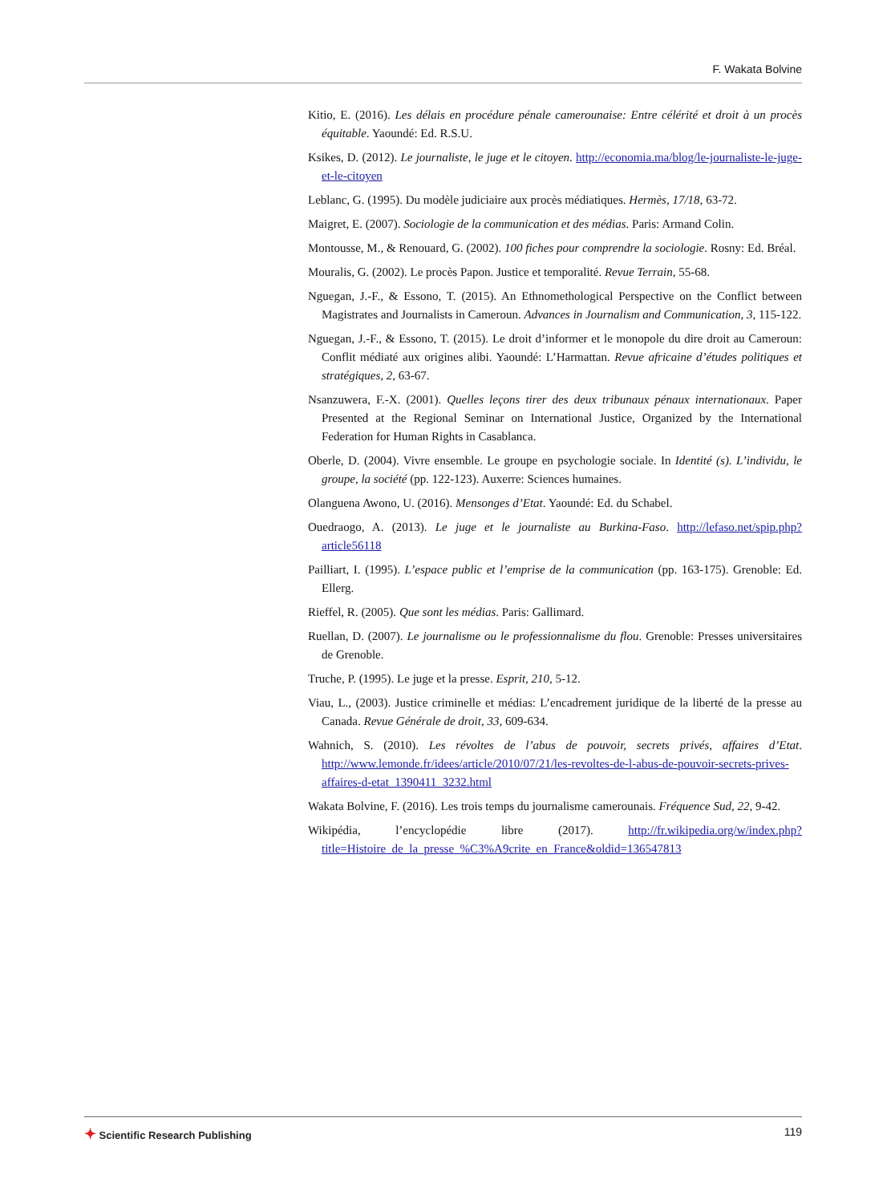F. Wakata Bolvine
Kitio, E. (2016). Les délais en procédure pénale camerounaise: Entre célérité et droit à un procès équitable. Yaoundé: Ed. R.S.U.
Ksikes, D. (2012). Le journaliste, le juge et le citoyen. http://economia.ma/blog/le-journaliste-le-juge-et-le-citoyen
Leblanc, G. (1995). Du modèle judiciaire aux procès médiatiques. Hermès, 17/18, 63-72.
Maigret, E. (2007). Sociologie de la communication et des médias. Paris: Armand Colin.
Montousse, M., & Renouard, G. (2002). 100 fiches pour comprendre la sociologie. Rosny: Ed. Bréal.
Mouralis, G. (2002). Le procès Papon. Justice et temporalité. Revue Terrain, 55-68.
Nguegan, J.-F., & Essono, T. (2015). An Ethnomethological Perspective on the Conflict between Magistrates and Journalists in Cameroun. Advances in Journalism and Communication, 3, 115-122.
Nguegan, J.-F., & Essono, T. (2015). Le droit d’informer et le monopole du dire droit au Cameroun: Conflit médiaté aux origines alibi. Yaoundé: L’Harmattan. Revue africaine d’études politiques et stratégiques, 2, 63-67.
Nsanzuwera, F.-X. (2001). Quelles leçons tirer des deux tribunaux pénaux internationaux. Paper Presented at the Regional Seminar on International Justice, Organized by the International Federation for Human Rights in Casablanca.
Oberle, D. (2004). Vivre ensemble. Le groupe en psychologie sociale. In Identité (s). L’individu, le groupe, la société (pp. 122-123). Auxerre: Sciences humaines.
Olanguena Awono, U. (2016). Mensonges d’Etat. Yaoundé: Ed. du Schabel.
Ouedraogo, A. (2013). Le juge et le journaliste au Burkina-Faso. http://lefaso.net/spip.php?article56118
Pailliart, I. (1995). L’espace public et l’emprise de la communication (pp. 163-175). Grenoble: Ed. Ellerg.
Rieffel, R. (2005). Que sont les médias. Paris: Gallimard.
Ruellan, D. (2007). Le journalisme ou le professionnalisme du flou. Grenoble: Presses universitaires de Grenoble.
Truche, P. (1995). Le juge et la presse. Esprit, 210, 5-12.
Viau, L., (2003). Justice criminelle et médias: L’encadrement juridique de la liberté de la presse au Canada. Revue Générale de droit, 33, 609-634.
Wahnich, S. (2010). Les révoltes de l’abus de pouvoir, secrets privés, affaires d’Etat. http://www.lemonde.fr/idees/article/2010/07/21/les-revoltes-de-l-abus-de-pouvoir-secrets-prives-affaires-d-etat_1390411_3232.html
Wakata Bolvine, F. (2016). Les trois temps du journalisme camerounais. Fréquence Sud, 22, 9-42.
Wikipédia, l’encyclopédie libre (2017). http://fr.wikipedia.org/w/index.php?title=Histoire_de_la_presse_%C3%A9crite_en_France&oldid=136547813
✦ Scientific Research Publishing
119